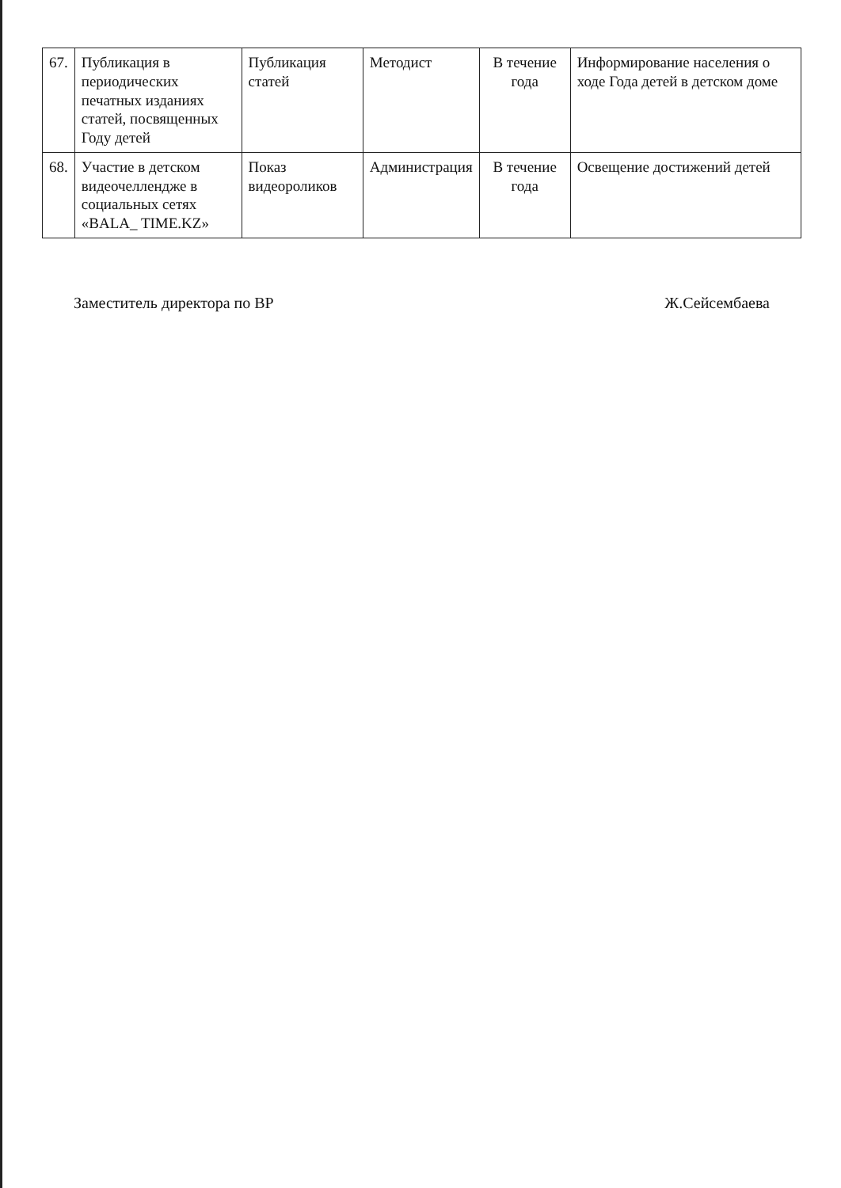| 67. | Публикация в периодических печатных изданиях статей, посвященных Году детей | Публикация статей | Методист | В течение года | Информирование населения о ходе Года детей в детском доме |
| 68. | Участие в детском видеочеллендже в социальных сетях «BALA_ TIME.KZ» | Показ видеороликов | Администрация | В течение года | Освещение достижений детей |
Заместитель директора по ВР Ж.Сейсембаева